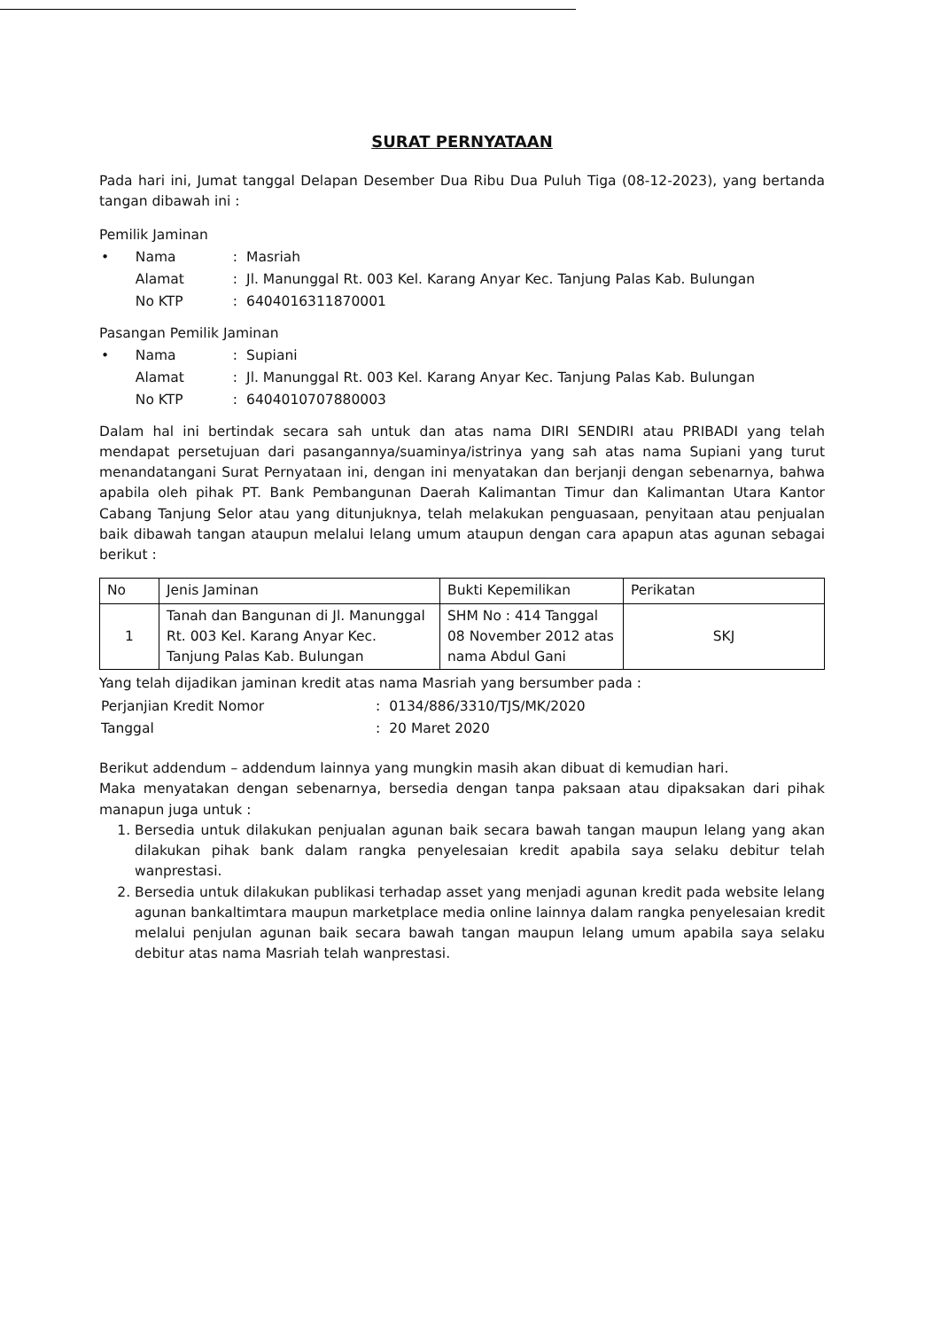SURAT PERNYATAAN
Pada hari ini, Jumat tanggal Delapan Desember Dua Ribu Dua Puluh Tiga (08-12-2023), yang bertanda tangan dibawah ini :
Pemilik Jaminan
| • | Nama | : | Masriah |
| | Alamat | : | Jl. Manunggal Rt. 003 Kel. Karang Anyar Kec. Tanjung Palas Kab. Bulungan |
| | No KTP | : | 6404016311870001 |
Pasangan Pemilik Jaminan
| • | Nama | : | Supiani |
| | Alamat | : | Jl. Manunggal Rt. 003 Kel. Karang Anyar Kec. Tanjung Palas Kab. Bulungan |
| | No KTP | : | 6404010707880003 |
Dalam hal ini bertindak secara sah untuk dan atas nama DIRI SENDIRI atau PRIBADI yang telah mendapat persetujuan dari pasangannya/suaminya/istrinya yang sah atas nama Supiani yang turut menandatangani Surat Pernyataan ini, dengan ini menyatakan dan berjanji dengan sebenarnya, bahwa apabila oleh pihak PT. Bank Pembangunan Daerah Kalimantan Timur dan Kalimantan Utara Kantor Cabang Tanjung Selor atau yang ditunjuknya, telah melakukan penguasaan, penyitaan atau penjualan baik dibawah tangan ataupun melalui lelang umum ataupun dengan cara apapun atas agunan sebagai berikut :
| No | Jenis Jaminan | Bukti Kepemilikan | Perikatan |
| --- | --- | --- | --- |
| 1 | Tanah dan Bangunan di Jl. Manunggal Rt. 003 Kel. Karang Anyar Kec. Tanjung Palas Kab. Bulungan | SHM No : 414 Tanggal 08 November 2012 atas nama Abdul Gani | SKJ |
Yang telah dijadikan jaminan kredit atas nama Masriah yang bersumber pada :
| Perjanjian Kredit Nomor | : | 0134/886/3310/TJS/MK/2020 |
| Tanggal | : | 20 Maret 2020 |
Berikut addendum – addendum lainnya yang mungkin masih akan dibuat di kemudian hari.
Maka menyatakan dengan sebenarnya, bersedia dengan tanpa paksaan atau dipaksakan dari pihak manapun juga untuk :
1. Bersedia untuk dilakukan penjualan agunan baik secara bawah tangan maupun lelang yang akan dilakukan pihak bank dalam rangka penyelesaian kredit apabila saya selaku debitur telah wanprestasi.
2. Bersedia untuk dilakukan publikasi terhadap asset yang menjadi agunan kredit pada website lelang agunan bankaltimtara maupun marketplace media online lainnya dalam rangka penyelesaian kredit melalui penjulan agunan baik secara bawah tangan maupun lelang umum apabila saya selaku debitur atas nama Masriah telah wanprestasi.